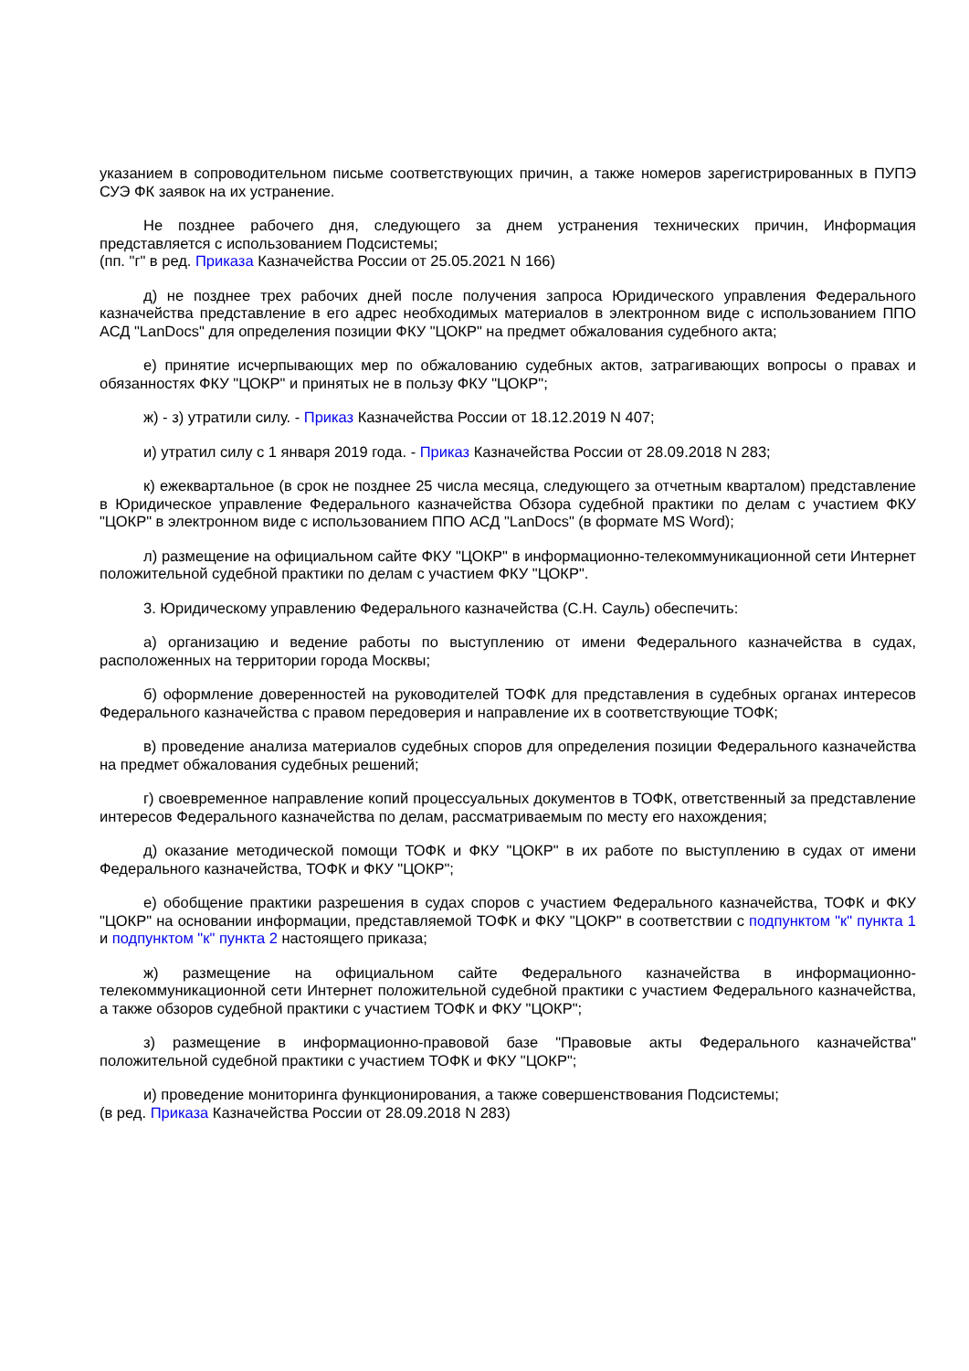указанием в сопроводительном письме соответствующих причин, а также номеров зарегистрированных в ПУПЭ СУЭ ФК заявок на их устранение.
Не позднее рабочего дня, следующего за днем устранения технических причин, Информация представляется с использованием Подсистемы;
(пп. "г" в ред. Приказа Казначейства России от 25.05.2021 N 166)
д) не позднее трех рабочих дней после получения запроса Юридического управления Федерального казначейства представление в его адрес необходимых материалов в электронном виде с использованием ППО АСД "LanDocs" для определения позиции ФКУ "ЦОКР" на предмет обжалования судебного акта;
е) принятие исчерпывающих мер по обжалованию судебных актов, затрагивающих вопросы о правах и обязанностях ФКУ "ЦОКР" и принятых не в пользу ФКУ "ЦОКР";
ж) - з) утратили силу. - Приказ Казначейства России от 18.12.2019 N 407;
и) утратил силу с 1 января 2019 года. - Приказ Казначейства России от 28.09.2018 N 283;
к) ежеквартальное (в срок не позднее 25 числа месяца, следующего за отчетным кварталом) представление в Юридическое управление Федерального казначейства Обзора судебной практики по делам с участием ФКУ "ЦОКР" в электронном виде с использованием ППО АСД "LanDocs" (в формате MS Word);
л) размещение на официальном сайте ФКУ "ЦОКР" в информационно-телекоммуникационной сети Интернет положительной судебной практики по делам с участием ФКУ "ЦОКР".
3. Юридическому управлению Федерального казначейства (С.Н. Сауль) обеспечить:
а) организацию и ведение работы по выступлению от имени Федерального казначейства в судах, расположенных на территории города Москвы;
б) оформление доверенностей на руководителей ТОФК для представления в судебных органах интересов Федерального казначейства с правом передоверия и направление их в соответствующие ТОФК;
в) проведение анализа материалов судебных споров для определения позиции Федерального казначейства на предмет обжалования судебных решений;
г) своевременное направление копий процессуальных документов в ТОФК, ответственный за представление интересов Федерального казначейства по делам, рассматриваемым по месту его нахождения;
д) оказание методической помощи ТОФК и ФКУ "ЦОКР" в их работе по выступлению в судах от имени Федерального казначейства, ТОФК и ФКУ "ЦОКР";
е) обобщение практики разрешения в судах споров с участием Федерального казначейства, ТОФК и ФКУ "ЦОКР" на основании информации, представляемой ТОФК и ФКУ "ЦОКР" в соответствии с подпунктом "к" пункта 1 и подпунктом "к" пункта 2 настоящего приказа;
ж) размещение на официальном сайте Федерального казначейства в информационно-телекоммуникационной сети Интернет положительной судебной практики с участием Федерального казначейства, а также обзоров судебной практики с участием ТОФК и ФКУ "ЦОКР";
з) размещение в информационно-правовой базе "Правовые акты Федерального казначейства" положительной судебной практики с участием ТОФК и ФКУ "ЦОКР";
и) проведение мониторинга функционирования, а также совершенствования Подсистемы;
(в ред. Приказа Казначейства России от 28.09.2018 N 283)